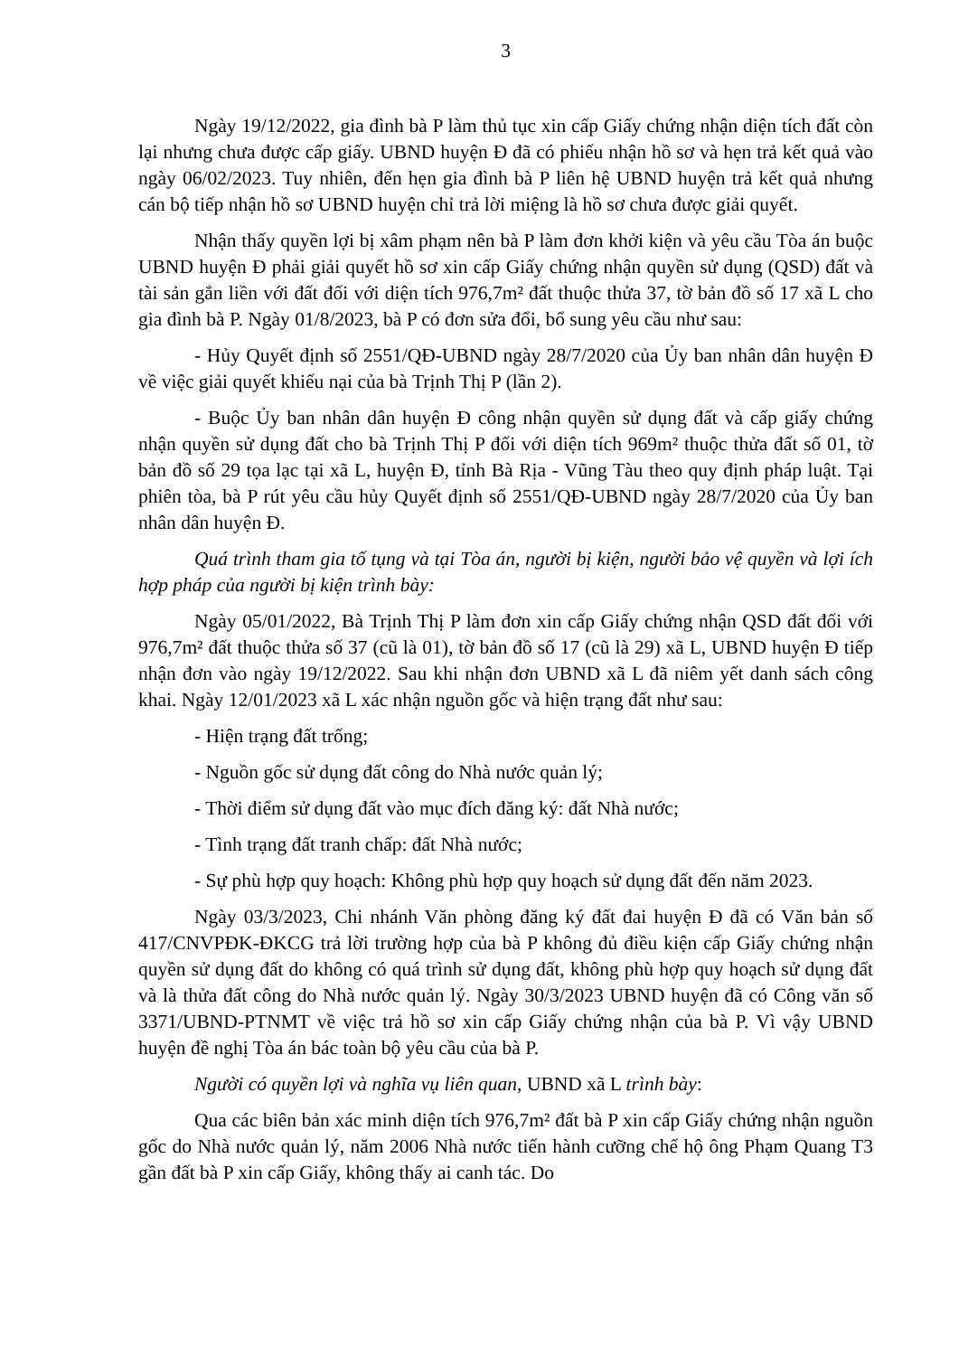3
Ngày 19/12/2022, gia đình bà P làm thủ tục xin cấp Giấy chứng nhận diện tích đất còn lại nhưng chưa được cấp giấy. UBND huyện Đ đã có phiếu nhận hồ sơ và hẹn trả kết quả vào ngày 06/02/2023. Tuy nhiên, đến hẹn gia đình bà P liên hệ UBND huyện trả kết quả nhưng cán bộ tiếp nhận hồ sơ UBND huyện chỉ trả lời miệng là hồ sơ chưa được giải quyết.
Nhận thấy quyền lợi bị xâm phạm nên bà P làm đơn khởi kiện và yêu cầu Tòa án buộc UBND huyện Đ phải giải quyết hồ sơ xin cấp Giấy chứng nhận quyền sử dụng (QSD) đất và tài sản gắn liền với đất đối với diện tích 976,7m² đất thuộc thửa 37, tờ bản đồ số 17 xã L cho gia đình bà P. Ngày 01/8/2023, bà P có đơn sửa đổi, bổ sung yêu cầu như sau:
- Hủy Quyết định số 2551/QĐ-UBND ngày 28/7/2020 của Ủy ban nhân dân huyện Đ về việc giải quyết khiếu nại của bà Trịnh Thị P (lần 2).
- Buộc Ủy ban nhân dân huyện Đ công nhận quyền sử dụng đất và cấp giấy chứng nhận quyền sử dụng đất cho bà Trịnh Thị P đối với diện tích 969m² thuộc thửa đất số 01, tờ bản đồ số 29 tọa lạc tại xã L, huyện Đ, tỉnh Bà Rịa - Vũng Tàu theo quy định pháp luật. Tại phiên tòa, bà P rút yêu cầu hủy Quyết định số 2551/QĐ-UBND ngày 28/7/2020 của Ủy ban nhân dân huyện Đ.
Quá trình tham gia tố tụng và tại Tòa án, người bị kiện, người bảo vệ quyền và lợi ích hợp pháp của người bị kiện trình bày:
Ngày 05/01/2022, Bà Trịnh Thị P làm đơn xin cấp Giấy chứng nhận QSD đất đối với 976,7m² đất thuộc thửa số 37 (cũ là 01), tờ bản đồ số 17 (cũ là 29) xã L, UBND huyện Đ tiếp nhận đơn vào ngày 19/12/2022. Sau khi nhận đơn UBND xã L đã niêm yết danh sách công khai. Ngày 12/01/2023 xã L xác nhận nguồn gốc và hiện trạng đất như sau:
- Hiện trạng đất trống;
- Nguồn gốc sử dụng đất công do Nhà nước quản lý;
- Thời điểm sử dụng đất vào mục đích đăng ký: đất Nhà nước;
- Tình trạng đất tranh chấp: đất Nhà nước;
- Sự phù hợp quy hoạch: Không phù hợp quy hoạch sử dụng đất đến năm 2023.
Ngày 03/3/2023, Chi nhánh Văn phòng đăng ký đất đai huyện Đ đã có Văn bản số 417/CNVPĐK-ĐKCG trả lời trường hợp của bà P không đủ điều kiện cấp Giấy chứng nhận quyền sử dụng đất do không có quá trình sử dụng đất, không phù hợp quy hoạch sử dụng đất và là thửa đất công do Nhà nước quản lý. Ngày 30/3/2023 UBND huyện đã có Công văn số 3371/UBND-PTNMT về việc trả hồ sơ xin cấp Giấy chứng nhận của bà P. Vì vậy UBND huyện đề nghị Tòa án bác toàn bộ yêu cầu của bà P.
Người có quyền lợi và nghĩa vụ liên quan, UBND xã L trình bày:
Qua các biên bản xác minh diện tích 976,7m² đất bà P xin cấp Giấy chứng nhận nguồn gốc do Nhà nước quản lý, năm 2006 Nhà nước tiến hành cưỡng chế hộ ông Phạm Quang T3 gần đất bà P xin cấp Giấy, không thấy ai canh tác. Do